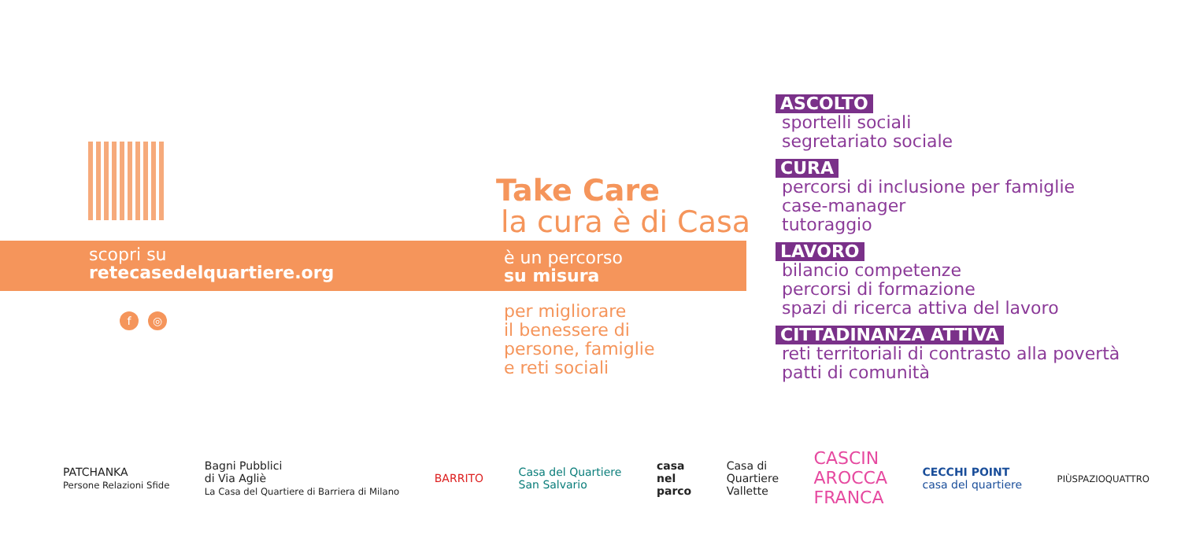scopri su
retecasedelquartiere.org
f ◎
Take Care
la cura è di Casa
è un percorso
su misura
per migliorare
il benessere di
persone, famiglie
e reti sociali
ASCOLTO
sportelli sociali
segretariato sociale
CURA
percorsi di inclusione per famiglie
case-manager
tutoraggio
LAVORO
bilancio competenze
percorsi di formazione
spazi di ricerca attiva del lavoro
CITTADINANZA ATTIVA
reti territoriali di contrasto alla povertà
patti di comunità
PATCHANKA
Persone Relazioni Sfide
Bagni Pubblici
di Via Agliè
La Casa del Quartiere di Barriera di Milano
BARRITO
Casa del Quartiere
San Salvario
casa
nel
parco
Casa di
Quartiere
Vallette
CASCIN
AROCCA
FRANCA
CECCHI POINT
casa del quartiere
PIÙSPAZIOQUATTRO